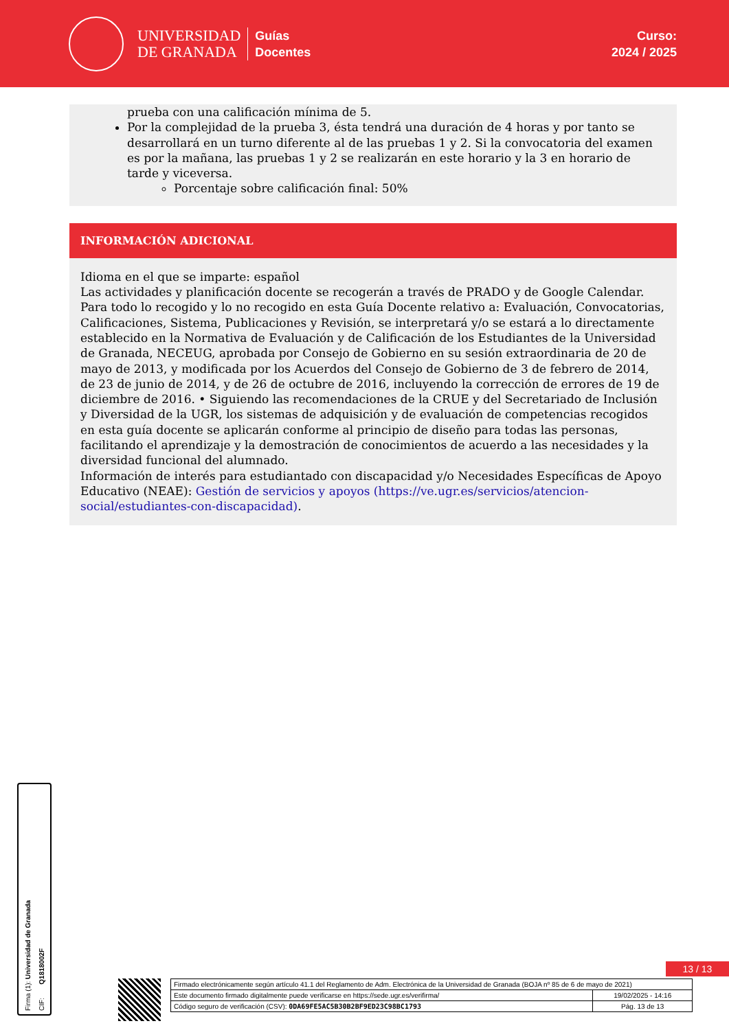UNIVERSIDAD
DE GRANADA
Guías
Docentes
Curso:
2024 / 2025
prueba con una calificación mínima de 5.
Por la complejidad de la prueba 3, ésta tendrá una duración de 4 horas y por tanto se desarrollará en un turno diferente al de las pruebas 1 y 2. Si la convocatoria del examen es por la mañana, las pruebas 1 y 2 se realizarán en este horario y la 3 en horario de tarde y viceversa.
Porcentaje sobre calificación final: 50%
INFORMACIÓN ADICIONAL
Idioma en el que se imparte: español
Las actividades y planificación docente se recogerán a través de PRADO y de Google Calendar.
Para todo lo recogido y lo no recogido en esta Guía Docente relativo a: Evaluación, Convocatorias, Calificaciones, Sistema, Publicaciones y Revisión, se interpretará y/o se estará a lo directamente establecido en la Normativa de Evaluación y de Calificación de los Estudiantes de la Universidad de Granada, NECEUG, aprobada por Consejo de Gobierno en su sesión extraordinaria de 20 de mayo de 2013, y modificada por los Acuerdos del Consejo de Gobierno de 3 de febrero de 2014, de 23 de junio de 2014, y de 26 de octubre de 2016, incluyendo la corrección de errores de 19 de diciembre de 2016. • Siguiendo las recomendaciones de la CRUE y del Secretariado de Inclusión y Diversidad de la UGR, los sistemas de adquisición y de evaluación de competencias recogidos en esta guía docente se aplicarán conforme al principio de diseño para todas las personas, facilitando el aprendizaje y la demostración de conocimientos de acuerdo a las necesidades y la diversidad funcional del alumnado.
Información de interés para estudiantado con discapacidad y/o Necesidades Específicas de Apoyo Educativo (NEAE): Gestión de servicios y apoyos (https://ve.ugr.es/servicios/atencion-social/estudiantes-con-discapacidad).
Firma (1): Universidad de Granada
CIF: Q1818002F
13 / 13
| Firmado electrónicamente según artículo 41.1 del Reglamento de Adm. Electrónica de la Universidad de Granada (BOJA nº 85 de 6 de mayo de 2021) | |
| Este documento firmado digitalmente puede verificarse en https://sede.ugr.es/verifirma/ | 19/02/2025 - 14:16 |
| Código seguro de verificación (CSV): 0DA69FE5AC5B30B2BF9ED23C98BC1793 | Pág. 13 de 13 |